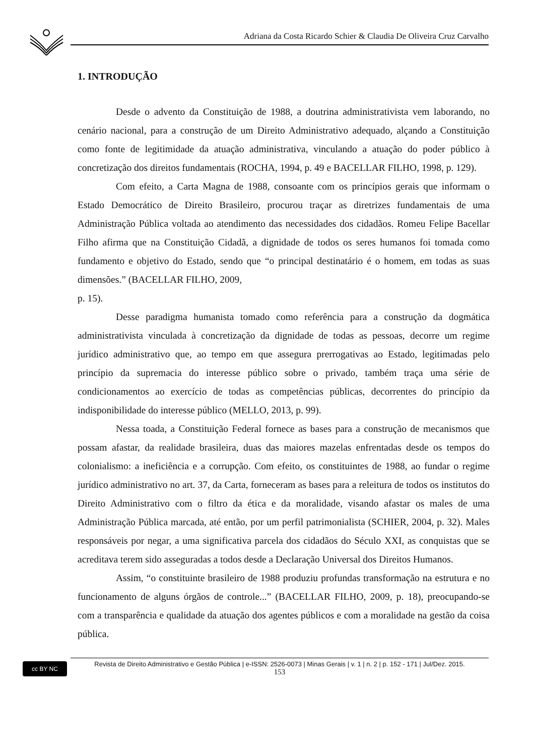Adriana da Costa Ricardo Schier & Claudia De Oliveira Cruz Carvalho
1. INTRODUÇÃO
Desde o advento da Constituição de 1988, a doutrina administrativista vem laborando, no cenário nacional, para a construção de um Direito Administrativo adequado, alçando a Constituição como fonte de legitimidade da atuação administrativa, vinculando a atuação do poder público à concretização dos direitos fundamentais (ROCHA, 1994, p. 49 e BACELLAR FILHO, 1998, p. 129).
Com efeito, a Carta Magna de 1988, consoante com os princípios gerais que informam o Estado Democrático de Direito Brasileiro, procurou traçar as diretrizes fundamentais de uma Administração Pública voltada ao atendimento das necessidades dos cidadãos. Romeu Felipe Bacellar Filho afirma que na Constituição Cidadã, a dignidade de todos os seres humanos foi tomada como fundamento e objetivo do Estado, sendo que “o principal destinatário é o homem, em todas as suas dimensões.” (BACELLAR FILHO, 2009,
p. 15).
Desse paradigma humanista tomado como referência para a construção da dogmática administrativista vinculada à concretização da dignidade de todas as pessoas, decorre um regime jurídico administrativo que, ao tempo em que assegura prerrogativas ao Estado, legitimadas pelo princípio da supremacia do interesse público sobre o privado, também traça uma série de condicionamentos ao exercício de todas as competências públicas, decorrentes do princípio da indisponibilidade do interesse público (MELLO, 2013, p. 99).
Nessa toada, a Constituição Federal fornece as bases para a construção de mecanismos que possam afastar, da realidade brasileira, duas das maiores mazelas enfrentadas desde os tempos do colonialismo: a ineficiência e a corrupção. Com efeito, os constituintes de 1988, ao fundar o regime jurídico administrativo no art. 37, da Carta, forneceram as bases para a releitura de todos os institutos do Direito Administrativo com o filtro da ética e da moralidade, visando afastar os males de uma Administração Pública marcada, até então, por um perfil patrimonialista (SCHIER, 2004, p. 32). Males responsáveis por negar, a uma significativa parcela dos cidadãos do Século XXI, as conquistas que se acreditava terem sido asseguradas a todos desde a Declaração Universal dos Direitos Humanos.
Assim, “o constituinte brasileiro de 1988 produziu profundas transformação na estrutura e no funcionamento de alguns órgãos de controle...” (BACELLAR FILHO, 2009, p. 18), preocupando-se com a transparência e qualidade da atuação dos agentes públicos e com a moralidade na gestão da coisa pública.
cc BY NC
Revista de Direito Administrativo e Gestão Pública | e-ISSN: 2526-0073 | Minas Gerais | v. 1 | n. 2 | p. 152 - 171 | Jul/Dez. 2015.
153